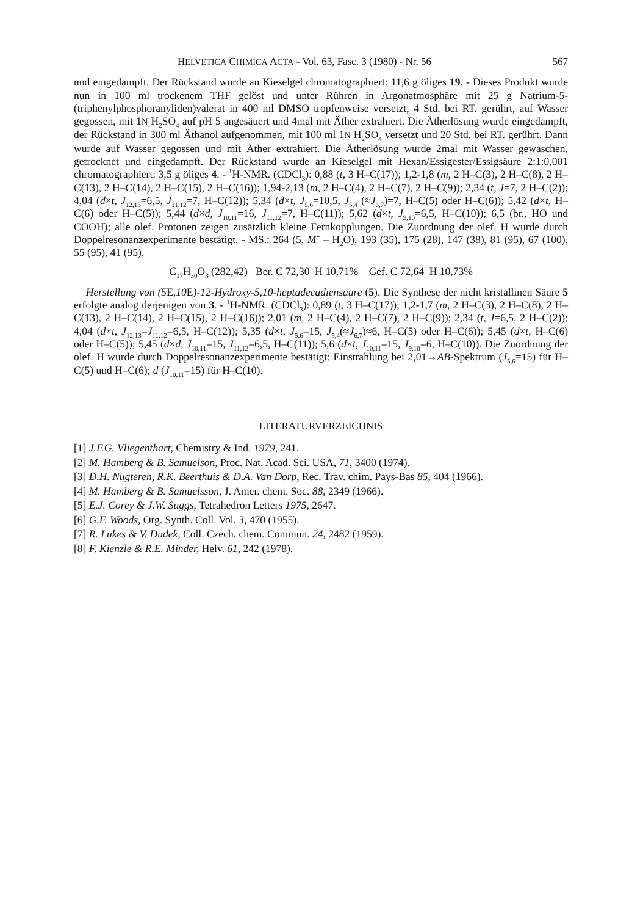HELVETICA CHIMICA ACTA - Vol. 63, Fasc. 3 (1980) - Nr. 56 567
und eingedampft. Der Rückstand wurde an Kieselgel chromatographiert: 11,6 g öliges 19. - Dieses Produkt wurde nun in 100 ml trockenem THF gelöst und unter Rühren in Argonatmosphäre mit 25 g Natrium-5-(triphenylphosphoranyliden)valerat in 400 ml DMSO tropfenweise versetzt, 4 Std. bei RT. gerührt, auf Wasser gegossen, mit 1N H<sub>2</sub>SO<sub>4</sub> auf pH 5 angesäuert und 4mal mit Äther extrahiert. Die Ätherlösung wurde eingedampft, der Rückstand in 300 ml Äthanol aufgenommen, mit 100 ml 1N H<sub>2</sub>SO<sub>4</sub> versetzt und 20 Std. bei RT. gerührt. Dann wurde auf Wasser gegossen und mit Äther extrahiert. Die Ätherlösung wurde 2mal mit Wasser gewaschen, getrocknet und eingedampft. Der Rückstand wurde an Kieselgel mit Hexan/Essigester/Essigsäure 2:1:0,001 chromatographiert: 3,5 g öliges 4. - <sup>1</sup>H-NMR. (CDCl<sub>3</sub>): 0,88 (t, 3 H–C(17)); 1,2-1,8 (m, 2 H–C(3), 2 H–C(8), 2 H–C(13), 2 H–C(14), 2 H–C(15), 2 H–C(16)); 1,94-2,13 (m, 2 H–C(4), 2 H–C(7), 2 H–C(9)); 2,34 (t, J=7, 2 H–C(2)); 4,04 (d×t, J<sub>12,13</sub>=6,5, J<sub>11,12</sub>=7, H–C(12)); 5,34 (d×t, J<sub>5,6</sub>=10,5, J<sub>5,4</sub> (≈J<sub>6,7</sub>)=7, H–C(5) oder H–C(6)); 5,42 (d×t, H–C(6) oder H–C(5)); 5,44 (d×d, J<sub>10,11</sub>=16, J<sub>11,12</sub>=7, H–C(11)); 5,62 (d×t, J<sub>9,10</sub>=6,5, H–C(10)); 6,5 (br., HO und COOH); alle olef. Protonen zeigen zusätzlich kleine Fernkopplungen. Die Zuordnung der olef. H wurde durch Doppelresonanzexperimente bestätigt. - MS.: 264 (5, M<sup>+</sup> – H<sub>2</sub>O), 193 (35), 175 (28), 147 (38), 81 (95), 67 (100), 55 (95), 41 (95).
C<sub>17</sub>H<sub>30</sub>O<sub>3</sub> (282,42) Ber. C 72,30 H 10,71% Gef. C 72,64 H 10,73%
Herstellung von (5 E,10 E)-12-Hydroxy-5,10-heptadecadiensäure (5). Die Synthese der nicht kristallinen Säure 5 erfolgte analog derjenigen von 3. - <sup>1</sup>H-NMR. (CDCl<sub>3</sub>): 0,89 (t, 3 H–C(17)); 1,2-1,7 (m, 2 H–C(3), 2 H–C(8), 2 H–C(13), 2 H–C(14), 2 H–C(15), 2 H–C(16)); 2,01 (m, 2 H–C(4), 2 H–C(7), 2 H–C(9)); 2,34 (t, J=6,5, 2 H–C(2)); 4,04 (d×t, J<sub>12,13</sub>=J<sub>11,12</sub>=6,5, H–C(12)); 5,35 (d×t, J<sub>5,6</sub>=15, J<sub>5,4</sub>(≈J<sub>6,7</sub>)≈6, H–C(5) oder H–C(6)); 5,45 (d×t, H–C(6) oder H–C(5)); 5,45 (d×d, J<sub>10,11</sub>=15, J<sub>11,12</sub>=6,5, H–C(11)); 5,6 (d×t, J<sub>10,11</sub>=15, J<sub>9,10</sub>=6, H–C(10)). Die Zuordnung der olef. H wurde durch Doppelresonanzexperimente bestätigt: Einstrahlung bei 2,01→AB-Spektrum (J<sub>5,6</sub>=15) für H–C(5) und H–C(6); d (J<sub>10,11</sub>=15) für H–C(10).
LITERATURVERZEICHNIS
[1] J.F.G. Vliegenthart, Chemistry & Ind. 1979, 241.
[2] M. Hamberg & B. Samuelson, Proc. Nat. Acad. Sci. USA, 71, 3400 (1974).
[3] D.H. Nugteren, R.K. Beerthuis & D.A. Van Dorp, Rec. Trav. chim. Pays-Bas 85, 404 (1966).
[4] M. Hamberg & B. Samuelsson, J. Amer. chem. Soc. 88, 2349 (1966).
[5] E.J. Corey & J.W. Suggs, Tetrahedron Letters 1975, 2647.
[6] G.F. Woods, Org. Synth. Coll. Vol. 3, 470 (1955).
[7] R. Lukes & V. Dudek, Coll. Czech. chem. Commun. 24, 2482 (1959).
[8] F. Kienzle & R.E. Minder, Helv. 61, 242 (1978).